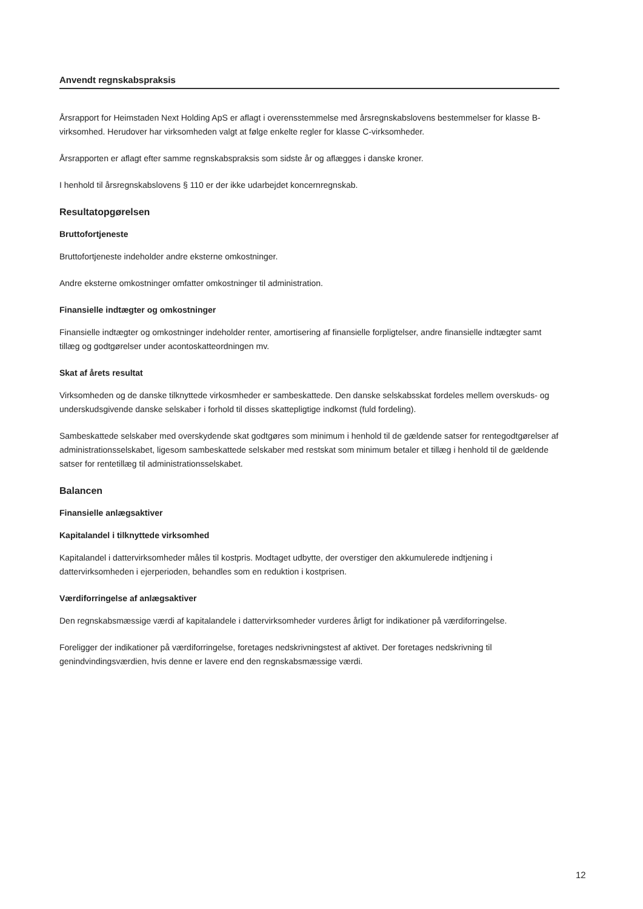Anvendt regnskabspraksis
Årsrapport for Heimstaden Next Holding ApS er aflagt i overensstemmelse med årsregnskabslovens bestemmelser for klasse B-virksomhed. Herudover har virksomheden valgt at følge enkelte regler for klasse C-virksomheder.
Årsrapporten er aflagt efter samme regnskabspraksis som sidste år og aflægges i danske kroner.
I henhold til årsregnskabslovens § 110 er der ikke udarbejdet koncernregnskab.
Resultatopgørelsen
Bruttofortjeneste
Bruttofortjeneste indeholder andre eksterne omkostninger.
Andre eksterne omkostninger omfatter omkostninger til administration.
Finansielle indtægter og omkostninger
Finansielle indtægter og omkostninger indeholder renter, amortisering af finansielle forpligtelser, andre finansielle indtægter samt tillæg og godtgørelser under acontoskatteordningen mv.
Skat af årets resultat
Virksomheden og de danske tilknyttede virkosmheder er sambeskattede. Den danske selskabsskat fordeles mellem overskuds- og underskudsgivende danske selskaber i forhold til disses skattepligtige indkomst (fuld fordeling).
Sambeskattede selskaber med overskydende skat godtgøres som minimum i henhold til de gældende satser for rentegodtgørelser af administrationsselskabet, ligesom sambeskattede selskaber med restskat som minimum betaler et tillæg i henhold til de gældende satser for rentetillæg til administrationsselskabet.
Balancen
Finansielle anlægsaktiver
Kapitalandel i tilknyttede virksomhed
Kapitalandel i dattervirksomheder måles til kostpris. Modtaget udbytte, der overstiger den akkumulerede indtjening i dattervirksomheden i ejerperioden, behandles som en reduktion i kostprisen.
Værdiforringelse af anlægsaktiver
Den regnskabsmæssige værdi af kapitalandele i dattervirksomheder vurderes årligt for indikationer på værdiforringelse.
Foreligger der indikationer på værdiforringelse, foretages nedskrivningstest af aktivet. Der foretages nedskrivning til genindvindingsværdien, hvis denne er lavere end den regnskabsmæssige værdi.
12